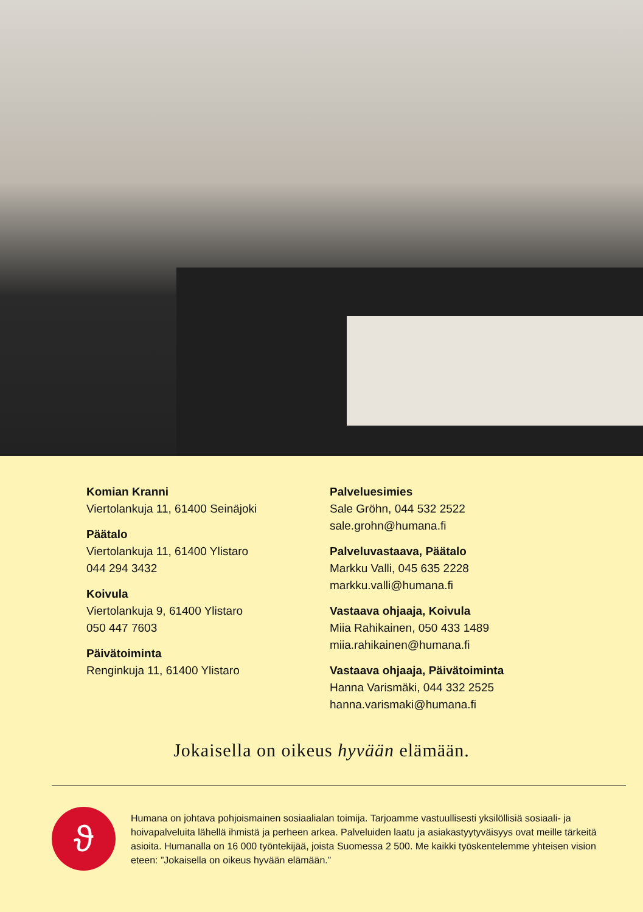Komian Kranni
Viertolankuja 11, 61400 Seinäjoki
Päätalo
Viertolankuja 11, 61400 Ylistaro
044 294 3432
Koivula
Viertolankuja 9, 61400 Ylistaro
050 447 7603
Päivätoiminta
Renginkuja 11, 61400 Ylistaro
Palveluesimies
Sale Gröhn, 044 532 2522
sale.grohn@humana.fi
Palveluvastaava, Päätalo
Markku Valli, 045 635 2228
markku.valli@humana.fi
Vastaava ohjaaja, Koivula
Miia Rahikainen, 050 433 1489
miia.rahikainen@humana.fi
Vastaava ohjaaja, Päivätoiminta
Hanna Varismäki, 044 332 2525
hanna.varismaki@humana.fi
Jokaisella on oikeus hyvään elämään.
ϑ
Humana on johtava pohjoismainen sosiaalialan toimija. Tarjoamme vastuullisesti yksilöllisiä sosiaali- ja hoivapalveluita lähellä ihmistä ja perheen arkea. Palveluiden laatu ja asiakastyytyväisyys ovat meille tärkeitä asioita. Humanalla on 16 000 työntekijää, joista Suomessa 2 500. Me kaikki työskentelemme yhteisen vision eteen: ”Jokaisella on oikeus hyvään elämään.”